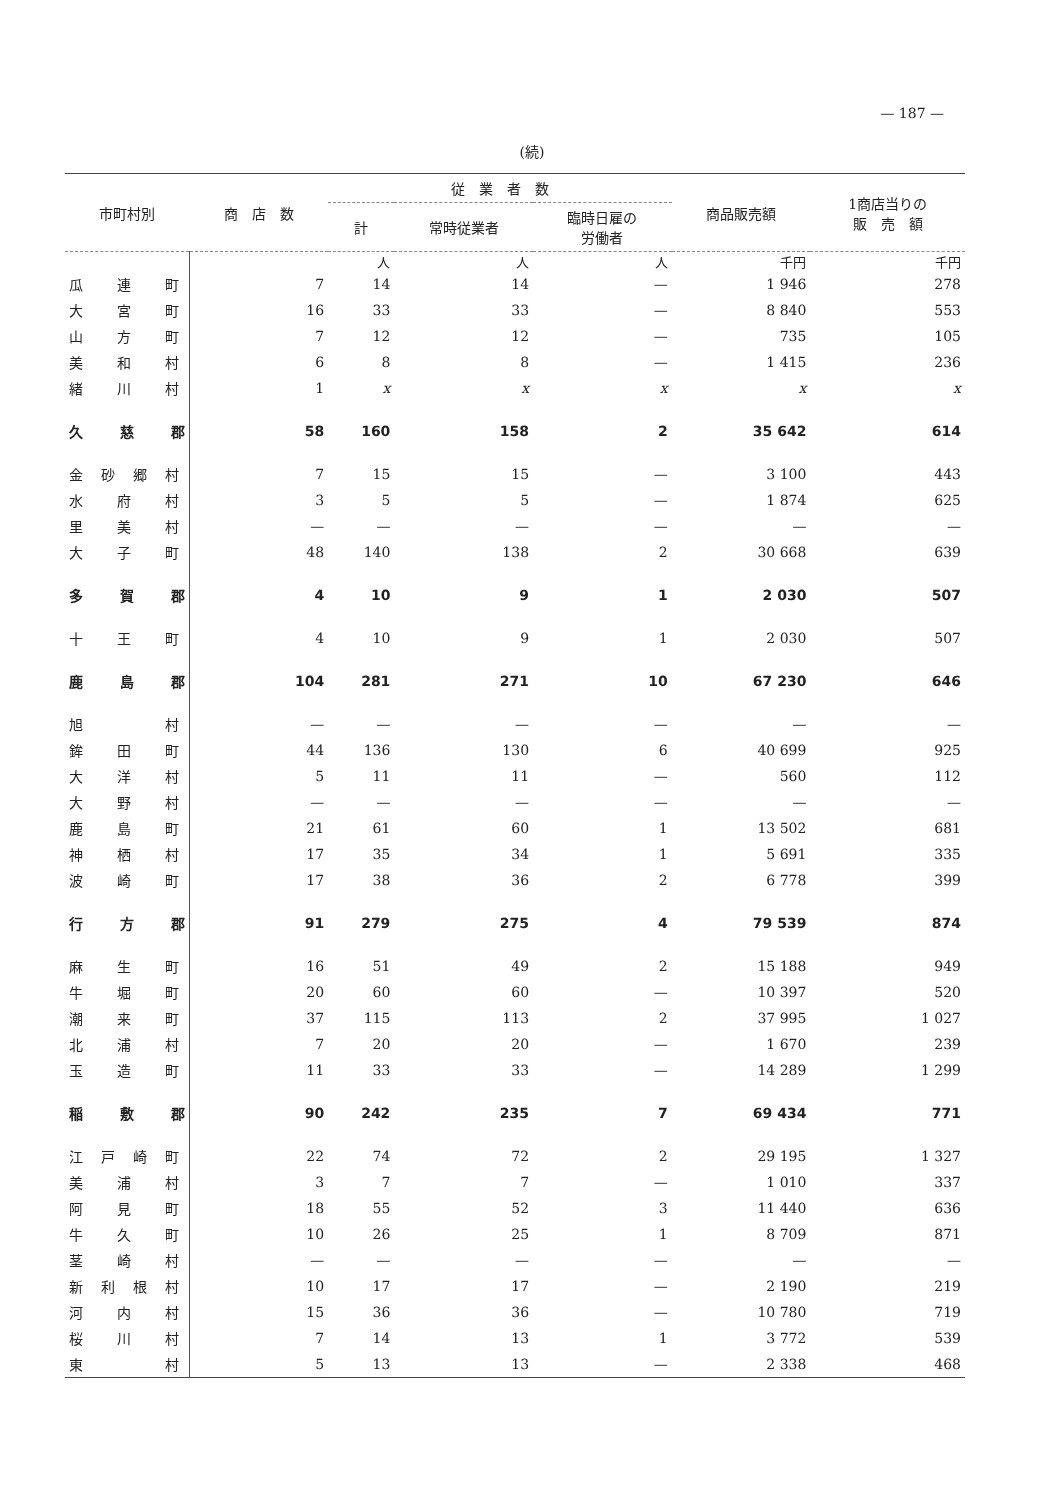— 187 —
(続)
| 市町村別 | 商 店 数 | 従 業 者 数 | | | 商品販売額 | 1商店当りの 販 売 額 |
| --- | --- | --- | --- | --- | --- | --- |
| | | 計 | 常時従業者 | 臨時日雇の 労働者 | | |
| | | 人 | 人 | 人 | 千円 | 千円 |
| 瓜連町 | 7 | 14 | 14 | — | 1 946 | 278 |
| 大宮町 | 16 | 33 | 33 | — | 8 840 | 553 |
| 山方町 | 7 | 12 | 12 | — | 735 | 105 |
| 美和村 | 6 | 8 | 8 | — | 1 415 | 236 |
| 緒川村 | 1 | x | x | x | x | x |
| 久慈郡 | 58 | 160 | 158 | 2 | 35 642 | 614 |
| 金砂郷村 | 7 | 15 | 15 | — | 3 100 | 443 |
| 水府村 | 3 | 5 | 5 | — | 1 874 | 625 |
| 里美村 | — | — | — | — | — | — |
| 大子町 | 48 | 140 | 138 | 2 | 30 668 | 639 |
| 多賀郡 | 4 | 10 | 9 | 1 | 2 030 | 507 |
| 十王町 | 4 | 10 | 9 | 1 | 2 030 | 507 |
| 鹿島郡 | 104 | 281 | 271 | 10 | 67 230 | 646 |
| 旭 村 | — | — | — | — | — | — |
| 鉾田町 | 44 | 136 | 130 | 6 | 40 699 | 925 |
| 大洋村 | 5 | 11 | 11 | — | 560 | 112 |
| 大野村 | — | — | — | — | — | — |
| 鹿島町 | 21 | 61 | 60 | 1 | 13 502 | 681 |
| 神栖村 | 17 | 35 | 34 | 1 | 5 691 | 335 |
| 波崎町 | 17 | 38 | 36 | 2 | 6 778 | 399 |
| 行方郡 | 91 | 279 | 275 | 4 | 79 539 | 874 |
| 麻生町 | 16 | 51 | 49 | 2 | 15 188 | 949 |
| 牛堀町 | 20 | 60 | 60 | — | 10 397 | 520 |
| 潮来町 | 37 | 115 | 113 | 2 | 37 995 | 1 027 |
| 北浦村 | 7 | 20 | 20 | — | 1 670 | 239 |
| 玉造町 | 11 | 33 | 33 | — | 14 289 | 1 299 |
| 稲敷郡 | 90 | 242 | 235 | 7 | 69 434 | 771 |
| 江戸崎町 | 22 | 74 | 72 | 2 | 29 195 | 1 327 |
| 美浦村 | 3 | 7 | 7 | — | 1 010 | 337 |
| 阿見町 | 18 | 55 | 52 | 3 | 11 440 | 636 |
| 牛久町 | 10 | 26 | 25 | 1 | 8 709 | 871 |
| 茎崎村 | — | — | — | — | — | — |
| 新利根村 | 10 | 17 | 17 | — | 2 190 | 219 |
| 河内村 | 15 | 36 | 36 | — | 10 780 | 719 |
| 桜川村 | 7 | 14 | 13 | 1 | 3 772 | 539 |
| 東 村 | 5 | 13 | 13 | — | 2 338 | 468 |